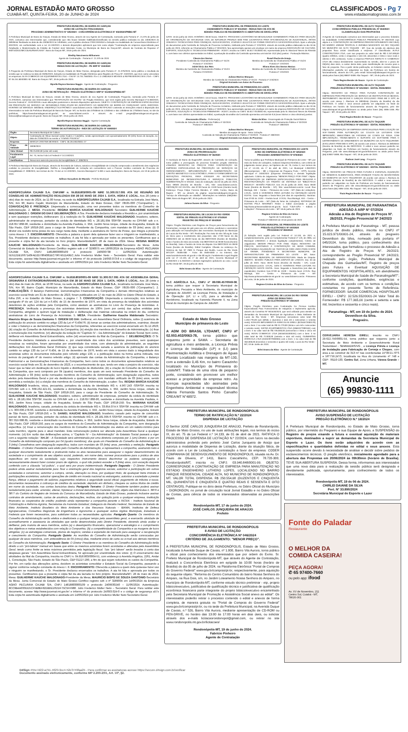JORNAL ESTADÃO MATO GROSSO
CUIABÁ-MT, QUINTA-FEIRA, 20 de JUNHO de 2024
CLASSIFICADOS - Pg 7
www.estadaomatogrosso.com.br
PREFEITURA MUNICIPAL DE BARRA DO GARÇAS
AVISO DE LICITAÇÃO FRACASSADA
PROCESSO ADMINISTRATIVO N° 025/2024 - CONCORRÊNCIA ELETRÔNICA N° 002/2024/PMBG-MT
A Prefeitura Municipal de Barra do Garças, Estado de Mato Grosso, através de seu Agente de Contratação, nomeado pela Portaria nº. 21.375 de junho de 2024, comunica aos interessados que, considerando que não houve licitante habilitado/classificado na sessão pública realizada no dia 14/05/2024 às 08h30min finalizada na data do dia 10/06/2024 às 14h05min, vem à público declarar FRACASSADA a licitação na modalidade de Concorrência Eletrônica nº 002/2024, em conformidade com a Lei 14.133/2021 e demais disposições aplicáveis que tem como objeto "Contratação de empresa especializada para Ampliação e Modernização do Estádio de Futebol José Valeriano Costa, no Município de Barra do Garças-MT, através do Contrato de Repasse nº 930716/2022/MCCIDADANIA/CAIXA". Barra do Garças-MT, 19 de junho de 2024.
Dheliky Nascimento Milhomem
Agente de Contratação - Portaria nº. 21.375 de 2024
PREFEITURA MUNICIPAL DE BARRA DO GARÇAS
RESULTADO DE LICITAÇÃO - PE SRP N° 010/2024
A Pregoeira da Prefeitura Municipal de Barra do Garças, Estado de Mato Grosso, designado pela Portaria nº. 21.375/2024; torna público o resultado da sessão que se realizou na data de 03/06/2024, licitação na modalidade de Pregão Eletrônico para Registro de Preço Nº. 010/2024, que teve como vencedora as empresas: ALFA COMERCIO DE EQUIPAMENTOS LTDA – CNJ Nº 13.731.784/0001-70 e L D UNIDADES MOVEIS & REPRESENTACOES LTDA – CNPJ Nº 46.151.804/0001-92. Barra do Garças / MT, 19 de junho de 2024.
Myrella Rayssa Santana Saggin - Agente de Contratação - Pregoeira
PREFEITURA MUNICIPAL DE BARRA DO GARÇAS
AVISO DE RETIFICAÇÃO - PREGÃO ELETRÔNICO SRP N° 012/2024/PMBG-MT
A Prefeitura Municipal de Barra do Garças, estado de Mato Grosso, através de seu Agente de Contratação Pregoeira, nomeada pela Portaria nº. 21.375/2024, comunica aos interessados que "RETIFICAÇÃO DO EDITAL" de Pregão Eletrônico, que será regida pelo Decreto Municipal nº.5.383/2024, Decreto Federal nº. 10.024/2019 e suas alterações posteriores e demais disposições aplicáveis. OBJETO: CONTRATAÇÃO DE EMPRESA ESPECIALIZADA EM PRESTAÇÃO DE SERVIÇO DE SEGURANÇA PARA ATUAR NO AEROPORTO DO MUNICÍPIO DE BARRA DO GARÇAS-MT. DATA: 03/07/2024. HORÁRIO DE BRASÍLIA: 08h30min. ENDEREÇO ELETRÔNICO: www.licitanet.com.br. Edital RETIFICADO contendo as instruções estará à disposição dos interessados na sede da Prefeitura Municipal de Barra do Garças- MT, no horário das 07h00min às 11h00min e das 13h00min às 17h00min horas, no site da prefeitura, https://www.barradogarcas.mt.gov.br/, no www.licitanet.com.br e através do e-mail pregao@barradogarcas.mt.gov.br; licitacao@barradogarcas.mt.gov.br. Barra do Garças-MT, 19 de junho de 2024.
Myrella Rayssa Santana Saggin - Agente Contratação
PREFEITURA MUNICIPAL DE BARRA DO GARÇAS
TERMO DE AUTORIZAÇÃO - INEX DE LICITAÇÃO N° 009/2024
| Órgão | Secretaria Municipal de Cultura |
| Objeto | Contratação de Show musical cantor Eudes e Candinho, sendo apresentação com aproximadamente 03 (três) horas de duração, na data de 21/06/2024 no evento a "A NAVE POUSOU" |
| Empresa | MARCIA CRISTINA MORAES - CNPJ: 38.254.902/0001-27 |
| Prazo de Validade | 19/09/2024 |
| Valor Global | R$ 25.000,00 (vinte mil reais) |
| Fundamento Legal | Art. 74, Inciso II da Lei Federal nº 14.133/2021 |
| Justificativa | Anexa nos autos do processo de Inexigibilidade nº. 009/2024. |
A Prefeitura Municipal de Barra do Garças, através da Secretaria de Cultura, autoriza a Inexigibilidade de Licitação comprovada o atendimento das exigências contidas no processo de Inexigibilidade. Ratifico a Inexigibilidade de Licitação em consonância com o Parecer Jurídico constante do Processo de Inexigibilidade nº. 009/2024, nos termos do Art. 74 da Lei 14.133/2021, Decreto Municipal nº 5.383 e suas atualizações. Barra do Garças, em 19 de junho de 2024.
Adilson Gonçalves de Macedo - Prefeito Municipal
AGROPECUÁRIA CAJABI S.A. CNPJ/MF n. 04.818.803/0001-09 NIRE 51.300.017.091 ATA DE REUNIÃO DO CONSELHO DE ADMINISTRAÇÃO REALIZADA EM 28 DE MAIO DE 2024 1. DATA, HORA E LOCAL. Aos 28 (vinte e oito) dias de maio de 2024, às 11:00 horas, na sede da AGROPECUÁRIA CAJABI S.A., localizada na Estrada José Maria, S/N, Km 90, Bairro Cajabi, Município de Marcelândia, Estado do Mato Grosso, CEP 78535-000 ("Companhia"). 1. CONVOCAÇÃO E PRESENÇA: Dispensada a convocação, uma vez presentes todos os membros do Conselho de Administração. 2. MESA. Presidente: REGINA MARCIA KAUCHE MALDONADO Secretário: GUILHERME KAUCHE MALDONADO 2. ORDEM DO DIA E DELIBERAÇÕES: A Sra. Presidente declarou instalada a Reunião e, por unanimidade e sem quaisquer restrições, deliberaram: (i) a reeleição do Sr. GUILHERME KAUCHE MALDONADO, brasileiro, solteiro, administrador de empresas, portador da cédula de identidade RG n. 28.181.994 SSP/SP, inscrito no CPF/MF sob o n. 218.657.868-96, residente e domiciliada na Avenida Paulista, n. 959, Jardim Nova Iorque, cidade de Araçatuba, Estado de São Paulo, CEP 16018-250, para o cargo de Diretor Presidente da Companhia, com mandato de 03 (três) anos. (ii) O diretor ora reeleito toma posse de seu cargo nesta data, mediante a assinatura do Termo de Posse, que integra a presente como Anexo I. 3. ENCERRAMENTO: Oferecida a palavra a quem dela quisesse fazer uso e ninguém se manifestando, a Sra. Presidente declarou encerrados os trabalhos. A ata foi lida e aprovada por todos os presentes. Certificamos que a presente é cópia fiel da ata lavrada no livro próprio. Marcelândia/MT, 28 de maio de 2024. Mesa: REGINA MARCIA KAUCHE MALDONADO-Presidente da Mesa; GUILHERME KAUCHE MALDONADO-Secretário da Mesa. Junta Comercial do Estado de Mato Grosso Certifico registro sob o nº 3290075 em 18/06/2024 da Empresa AGRO PECUÁRIA CAJABI S/A, CNPJ 14818803000109 e protocolo 240930738 – 11/06/2024. Autenticação: 5D512DE1667140FAD2D7864081EC79674511A9EC.Julio Frederico Muller Neto – Secretário Geral. Para validar este documento, acesse http://www.jucemat.mt.gov.br/ e informe nº do protocolo 24/093.073-8 e o código de segurança 4S9V Esta cópia foi autenticada digitalmente e assinada em 18/06/2024 por Julio Frederico Muller Neto Secretário-Geral.
AGROPECUÁRIA CAJABI S.A. CNPJ/MF n. 04.818.803/0001-09 NIRE 51.300.017.091 ATA DE ASSEMBLEIA GERAL ORDINÁRIA E EXTRAORDINÁRIAREALIZADA EM 28 DE MAIO DE 2024 1. DATA, HORA E LOCAL. Aos 28 (vinte e oito) dias de maio de 2024, às 10:00 horas, na sede da AGROPECUÁRIA CAJABI S.A., localizada na Estrada José Maria, S/N, Km 90, Bairro Cajabi, Município de Marcelândia, Estado do Mato Grosso, CEP 78535-000 ("Companhia"). 2. PUBLICAÇÕES. O Balanço Patrimonial, Demonstrações Financeiras da Companhia e demais informações relativas ao exercício social findo em 31 de dezembro de 2023, foram publicados em 17 de maio de 2024 no Diário Oficial do Estado, à folha 256, e no Estadão do Mato Grosso, à página 7. 3. CONVOCAÇÃO. Dispensada a convocação, nos termos do parágrafo 4º do art. 124 da Lei n.6.404, de 15 de dezembro de 1976, em vista da presença da totalidade dos acionistas detentores de ações emitidas pela Companhia, como atestam as assinaturas no Livro de Presença de Acionistas. 4. PRESENÇA. Verificada a presença dos acionistas detentores de 100% (cem por cento) das ações emitidas pela Companhia, atingindo o quórum legal de instalação e deliberação das matérias colocadas na ordem do dia, conforme assinaturas do Livro de Presença de Acionistas. 5. MESA. Presidente: Guilherme Kauche Maldonado Secretário: Mauricio Bispo de Souza Dantonio 6. ORDEM DO DIA: Deliberar, em Assembleia Geral Ordinária, sobre (i) ausência de publicação do anúncio contido no artigo 133 da Lei nº 6.404/76; (ii) tomar as contas dos administradores, examinar, discutir e votar o balanço e as demonstrações financeiras da Companhia, referentes ao exercício social encerrado em 31.12.2023; (iii) criação do Conselho de Administração da Companhia; (iv) eleição dos membros do Conselho de Administração; (v) fixar a remuneração dos membros; (vi) alteração da redação do "Capítulo IV – Da Administração" do Estatuto Social; bem como, deliberar em Assembleia Geral Extraordinária, sobre (vii) encerramento da filial da Companhia. 7. DELIBERAÇÕES: O Sr. Presidente declarou instalada a assembleia e, por unanimidade dos votos dos acionistas presentes, sem quaisquer ressalvas ou restrições, foram aprovadas por unanimidade dos votos, com abstenção do administrador, as seguintes deliberações: Em Assembleia Geral Ordinária: (i) que seja considerada sanada a ausência de publicação do anúncio contido no artigo 133 da Lei nº 6.404, de 15 de dezembro de 1976, tendo em vista o acesso dado à integralidade dos acionistas sobre os documentos indicados pelo referido artigo 133, e a publicação deles na forma acima indicada, nos termos do parágrafo 4º do mesmo referido artigo; (ii) aprovado das contas da Administração da Companhia, o Balanço Patrimonial e as Demonstrações Financeiras da Companhia, bem como todos os documentos apresentados relativos ao exercício social findo em 31 de dezembro de 2023, e o reconhecimento de que, tendo em vista o prejuízo do exercício, não haver que se falar em destinação do lucro líquido e distribuição de dividendos; (iii) a criação do Conselho de Administração da Companhia, que será composto por 04 (quatro) membros, dos quais um será nomeado Presidente do Conselho de Administração e 03 (três) serão nomeados membros do Conselho de Administração, sem designação específica, todos eleitos pela Assembleia Geral e por ela destituíveis a qualquer tempo, com mandato unificado de 03 (três) anos, sendo permitida a reeleição; (iv) a eleição dos membros do Conselho de Administração, a saber: Sra. REGINA MARCIA KAUCHE MALDONADO brasileira, viúva, pecuarista, portadora da cédula de identidade RG n. 4.967.243 -SSP/SP, inscrita no CPF/MF sob o n. 668.232.421-91, residente e domiciliada na Avenida Paulista, n. 959, Jardim Nova Iorque, cidade de Araçatuba, Estado de São Paulo, CEP 16018-250, para o cargo de Presidente do Conselho de Administração; Sr. GUILHERME KAUCHE MALDONADO, brasileiro, solteiro, administrador de empresas, portador da cédula de identidade RG n. 28.181.994 SSP/SP, inscrito no CPF/MF sob o n. 218.657.868-96, residente e domiciliada na Avenida Paulista, n. 959, Jardim Nova Iorque, cidade de Araçatuba, Estado de São Paulo, CEP 16018-250; Sra. MARIANA KAUCHE MALDONADO, brasileira, casada, portadora da cédula de identidade RG n. 33.854.074-X SSP/SP, inscrita no CPF/MF sob o n. 303.630.278-66, residente e domiciliada na Avenida Paulista, n. 959, Jardim Nova Iorque, cidade de Araçatuba, Estado de São Paulo, CEP 16018-250; e Sr. DANIEL KAUCHE MALDONADO, brasileiro, casado pelo regime de comunhão parcial de bens, pecuarista, portador da cédula de identidade RG n. 28.181.995-6 SSP/SP, inscrito no CPF/MF sob o n. 307.019.688.85, residente e domiciliado na Avenida Paulista, n. 959, Jardim Nova Iorque, cidade de Araçatuba, Estado de São Paulo, CEP 16018-250, para os cargos de membros do Conselho de Administração da Companhia, sem designação específica. (v) Fixar a remuneração dos membros do Conselho de Administração ora eleitos em um salário-mínimo para cada membro, vigente para o atual mandato. Esta remuneração poderá ser alterada pela Assembleia Geral a qualquer momento. (vi) Em razão das deliberações acima, o "Capítulo IV – Da Administração" do Estatuto Social passará a viger com a seguinte redação: "Art.14 – A Sociedade será administrada por uma diretoria composta por 1 (um) Diretor, e por um Conselho de Administração composto por 04 (quatro membros), dos quais um Presidente do Conselho de Administração e 3 (três) Conselheiros sem designação específica, todos com mandato de 03 (três) anos, permitida a reeleição. Parágrafo Primeiro - O Diretor Presidente será eleito pelo Conselho de Administração, e representará a companhia, assinando todo e qualquer documento isoladamente e praticando todos os atos necessários para assegurar o regular desenvolvimento da sociedade e o cumprimento de seu objetivo social, podendo, em nome dela, nomear procuradores para a prática de atos específicos em nome da sociedade, cujo respectivo instrumento deverá discriminar os poderes outorgados e necessariamente deverá fazer constar prazo de vigência, o qual não poderá exceder a 3 (três) anos, com exceção daquele conferido com a cláusula "ad judicia", o qual será por prazo indeterminado. Parágrafo Segundo - O Diretor Presidente poderá ainda assinar isoladamente para: fixar a orientação geral dos negócios sociais; autorizar a participação em outras sociedades e consórcios; autorizar a compra, venda, alienação ou ônus, por qualquer título, de quaisquer bens imóveis e participações societárias; autorizar operações de crédito em moeda nacional ou estrangeira; autorizar a sociedade a prestar fiança, efetuar o pagamento de salários; pagamentos relativos à seguridade social oficial; pagamento de tributos e taxas; documentos necessários à cobrança de créditos da sociedade; depósito em dinheiro, cheques ou outros títulos de crédito em nome da sociedade, nas contas bancárias desta; Parágrafo Terceiro: O Diretor Presidente também poderá assinar isoladamente para ceder, arrendar, alienar, hipotecar o imóvel denominado Fazenda Cajabi, objeto das Matrículas n. 3876 e 3877 do Cartório de Registro de Imóveis da Comarca de Marcelândia, Estado de Mato Grosso, podendo inclusive assinar contratos de arrendamento, cartas de anuência, declarações, recibos, dar quitação junto a qualquer empresa, instituição financeira ou cooperativa de crédito; podendo ainda representar a companhia perante o INCRA – Instituto Nacional de Colonização e Reforma Agrária, Secretarias da Fazenda Estadual, Delegacia da Receita Federal, Secretarias de Estado de Meio Ambiente, Instituto Brasileiro do Meio Ambiente e dos Recursos Naturais – IBAMA, Institutos de Defesa Agropecuárias, Conselhos Regionais de Engenharia e Agronomia e quaisquer outros órgãos Municipais, Estaduais e Federais que forem necessários, para satisfazer todas as necessidades agrícolas. Parágrafo Quarto: Os membros do Conselho de Administração serão eleitos e destituíveis a qualquer tempo pela assembleia geral, e exercerão atividade de aconselhamento e assessoria às atividades que serão desenvolvidas pelo Diretor Presidente, devendo ainda avaliar e deliberar, pela maioria de seus membros, sobre (a) o desempenho financeiro, operacional e estratégico e o cumprimento dos objetivos e metas estabelecidos com relação à Companhia; (b) a competitividade da Companhia e as margens de lucro atingidas; (c) as estratégias comerciais, planos de negócio, vendas e expansão de mercado para assegurar a recuperação e crescimento da Companhia. Parágrafo Quinto: As reuniões do Conselho de Administração serão convocadas por qualquer de seus membros, com antecedência de 05 (cinco) dias, mediante envio de carta ou e-mail aos demais membros do Conselho de Administração. Parágrafo Sexto: O Diretor Presidente e os membros do Conselho de Administração terão direito a um "pró-labore" mensal em bases que entre os mesmos acionistas forem acordadas e alteradas pela Assembleia Geral, tendo como limite os tetos máximos permitidos pela legislação fiscal. Tais "pró labore" serão levados à conta das despesas gerais." Em Assembleia Geral Extraordinária, foi aprovado por unanimidade dos votos: (i) O encerramento das atividades da filial da Companhia, inscrita no CNPJ n. 04.818.803/0004-51, com endereço à Avenida Angélica, 2261, Andar 1, Consolação, São Paulo, Estado de São Paulo, CEP 01227-200, a fim de que sejam reduzidos os custos da Companhia. Por fim, em razão das alterações acima, decidem os acionistas consolidar o Estatuto Social da Companhia, passando a vigorar conforme redação constante do Anexo I. 8. ENCERRAMENTO: Oferecida a palavra a quem dela quisesse fazer uso e ninguém se manifestando, o Sr. Presidente declarou encerrados os trabalhos. A ata foi lida e aprovada por todos os presentes. Certificamos que a presente é cópia fiel da ata lavrada no livro próprio. Marcelândia/MT, 28 de maio de 2024. Mesa: GUILHERME KAUCHE MALDONADO-Presidente da Mesa; MAURICIO BISPO DE SOUZA DANTONIO-Secretário da Mesa. Junta Comercial do Estado de Mato Grosso Certifico registro sob o nº 3289004 em 14/06/2024 da Empresa AGRO PECUÁRIA CAJABI S/A, CNPJ 14818803000109 e protocolo 2409930240 – 11/06/2024. Autenticação: 8CC9B4A033DD5CF5B8EF82DB5D262DF75C5FF988. Julio Frederico Muller Neto – Secretário Geral. Para validar este documento, acesse http://www.jucemat.mt.gov.br/ e informe nº do protocolo 24/093.024-0 e o código de segurança a57x Esta cópia foi autenticada digitalmente e assinada em 14/06/2024 por Julio Frederico Muller Neto Secretário-Geral.
PREFEITURA MUNICIPAL DE PRIMAVERA DO LESTE
CHAMAMENTO PÚBLICO Nº 001/2024 - RESULTADO DE ATA DE
SESSÃO PÚBLICA DE RECEBIMENTO E ABERTURA DE ENVELOPES
DATA: 18 de junho de 2024. HORÁRIO: 09:30 horas. OBJETO: PROCESSO LICITATÓRIO NA MODALIDADE CHAMAMENTO PÚBLICO PARA SELEÇÃO DE ORGANIZAÇÃO DE SOCIEDADE CIVIL DE NATUREZA PRIVADA SEM FINS LUCRATIVOS PARA OFICINAS/AULAS DE AUDIOVISUAL, ARTES VISUAIS E TECNOLOGIAS PARA CRIANÇAS, ADOLESCENTES, JOVENS E ADULTOS DE FORMA GRATUITA E DESCENTRALIZADA. Após a aferição de documentos pela Comissão de Seleção de Processo Licitatório, instituída pela Portaria nº 223/2024, através da sessão pública elaborada no dia 18 de junho de 2024, referente ao Chamamento Público nº 001/2024, fora apresentado apenas um envelope em nome da empresa ASSOCIAÇÃO DE CULTURA, ESPORTE, EDUCAÇÃO E TECNOLOGIA PRIMAVERA - ACEET, inscrito no CNPJ: 53.817.701/0001-84, representado pelo Sr. Marcione Neves de Almeida e, com base nos critérios apresentados no Edital, a pontuação da análise da Comissão apresentou um total de 10,0 (dez) pontos - Pontuação Máxima.
Cleusa dos Santos
Presidente Comissão do Chamamento Público nº 01/24
Portaria nº 223/2024
Roseli Rocha de Araujo
Membro da Comissão do Chamamento Público nº 01/24
Portaria nº 223/2024
Adriel Diniz dos Reis
Membro da Comissão do Chamamento Público nº 01/24
Portaria nº223/2024
Eliana Alves dos Santos Bastos
Membro da Comissão do Chamamento Público nº 01/24
Portaria nº 223/2024
Juliana Martins Marques
Membro da Comissão do Chamamento Público nº 01/24 - Portaria nº 223/2024
Original Assinado nos Autos do Processo
PREFEITURA MUNICIPAL DE PRIMAVERA DO LESTE
CHAMAMENTO PÚBLICO Nº 002/2024 - RESULTADO DE ATA DE
SESSÃO PÚBLICA DE RECEBIMENTO E ABERTURA DE ENVELOPES
DATA: 18 de junho de 2024. HORÁRIO: 10:10 horas. OBJETO: PROCESSO LICITATÓRIO NA MODALIDADE CHAMAMENTO PÚBLICO PARA SELEÇÃO DE ORGANIZAÇÃO DE SOCIEDADE CIVIL DE NATUREZA PRIVADA SEM FINS LUCRATIVOS PARA OFICINAS/AULAS DE AUDIOVISUAL, ARTES VISUAIS E TECNOLOGIAS PARA CRIANÇAS, ADOLESCENTES, JOVENS E ADULTOS DE FORMA GRATUITA E DESCENTRALIZADA. Após a aferição de documentos pela Comissão de Seleção de Processo Licitatório, instituída pela Portaria nº 289/2024, através da sessão pública elaborada no dia 18 de junho de 2024, referente ao Chamamento Público nº 002/2024, fora apresentado apenas um envelope em nome da empresa ASSOCIAÇÃO DE CULTURA, ESPORTE, EDUCAÇÃO E TECNOLOGIA PRIMAVERA - ACEET, inscrito no CNPJ: 53.817.701/0001-84, representado pelo Sr. Marcione Neves de Almeida e, com base nos critérios apresentados no Edital, a pontuação da análise da Comissão apresentou um total de 9,5 (nove inteiros e cinco décimos) pontos.
Alexssandra Ziliotto - Professor(a)
Comissão de Seleção de Chamamento Público nº 02/2024
Portaria nº 289/2024
Maisa da Silva - Encarregado de Proteção Social Básica
Comissão de Seleção de Chamamento Público nº 02/2024
Portaria nº 289/2024
Juliana Martins Marques
Membro da equipe de apoio - Setor Licitação
Comissão de Seleção de Chamamento Público nº 02/2024 - Portaria nº 289/2024
Original Assinado nos Autos do Processo
PREFEITURA MUNICIPAL DE BARRA DO BUGRES
AVISO DE PRORROGAÇÃO
PREGÃO ELETRÔNICO Nº 06/2024
O município de Barra do Bugres/MT, através da Comissão de Licitação, torna público a prorrogação do processo licitatório pregão eletrônico nº06/2024 REGISTRO DE PREÇOS PARA CONTRATAÇÃO DE EMPRESA ESPECIALIZADA NA PRESTAÇÃO DE SERVIÇOS DE GERENCIAMENTO, IMPLEMENTAÇÃO E ADMINISTRAÇÃO DE CARTÃO MAGNÉTICO OU ELETRÔNICO, PARA O FORNECIMENTO DE REFEIÇÕES PRONTAS, PARA ATENDER AS SECRETARIAS MUNICIPAIS DE INFRAESTRUTURA E SERVIÇOS PÚBLICOS, ADMINISTRAÇÃO E SAÚDE. Data de realização: dia 02 de julho de 2024, hora: 09h00 (Horário de Brasília - DF), Site: www.licitanet.com.br. OBTENÇÃO DO EDITAL: das 07:00 horas às 13:00 horas (Horário local). Endereço: Praça Felipe Ferreira Mendes, nº 1000, Centro, Barra do Bugres – MT, ou através da página: www.barradobugres.mt.gov.br, "serviço de informação ao cidadão". Informações no telefone (065)3361-3868. Barra do Bugres-MT, 19 de junho de 2024.
Juliana Soares da Silva - Pregoeira
PREFEITURA MUNICIPAL DE LUCAS DO RIO VERDE
EDITAL DE PREGÃO ELETRÔNICO Nº 070/2024
REGISTRO DE PREÇOS Nº 054/2024
Objeto: Pregão Eletrônico com Registro de Preços para fornecimento de ferramentas, recarga de gás para uso em oficina, parafusos e acessórios para utilização em manutenções das secretarias municipais do Município de Lucas do Rio Verde – MT. Realização: Por meio do site: bll.org.br. Data de Início para o recebimento das propostas: das 17:00 horas do dia 20/06/2024 até as 08:00 horas do dia 09/07/2024 (horário de Brasília). Data e horário de início da sessão: Dia 09/07/2024 às 09:00 horas (horário de Brasília). Data e horário de início da disputa: Dia 09/07/2024 às 09:00 horas (horário de Brasília). Edital Completo: Afixado no endereço Av. América do Sul, Nº 2500 S, Parque dos Buritis, Lucas do Rio Verde MT.CEP: 78455-000 – Fone: 65 3549-8300 e na Internet, site www.lucasdorioverde.mt.gov.br e site bll.org.br. Fundamento Legal: Regida pela Lei nº 14.133, de 1º de abril de 2021, Decreto Municipal nº 6.248/2023 e 6.253/2023 e demais legislações aplicáveis ao caso. Lucas do Rio Verde-MT, 19 de junho de 2024.
Sirlei Amaro da Silva - Agente de Contratação
SLC AGRÍCOLA S.A., CNPJ nº 89.096.457/0049-08, torna público que requer à Secretaria Municipal de Agricultura, Pecuária e Meio Ambiente, do município de Campos de Júlio/MT, as Licenças Prévia, de Instalação e de Operação (LP, LI e LO), para a atividade de Aeródromo, localizado na Fazenda Planorte II, na Zona Rural do município de Campos de Júlio/MT.
Estado de Mato Grosso
Município de primavera do Leste
A ADM DO BRASIL LTDA/MT, CNPJ nº 02.003.402/0063-78, torna público que requereu junto a SAMA – Secretaria de agricultura e meio ambiente, a Licença Prévia e Licença de Instalação (LP) e (LI) para Pavimentação Asfáltica e Drenagem de Águas Pluviais Localizado nas margens da MT-130, com a extensão 0,45 Km, no bairro Carazinho localizado no Município de Primavera do Leste/MT. Trata-se de uma obra de pequeno porte, consistindo em promover um melhor acesso a propriedade da empresa retro. As licenças supracitadas são assinadas pela Engenheira Ambiental e responsável técnica Valeria Fernanda Santos Pinho Carvalho CREA/MT N°48972.
PREFEITURA MUNICIPAL DE PRIMAVERA DO LESTE
AVISO DE DISPENSA ELETRÔNICA Nº 025/2024
PROCESSO ADMINISTRATIVO Nº 979/2024
Torna-se público que Prefeitura Municipal de Primavera do Leste – MT, por meio do Setor de Licitações, realizará Dispensa Eletrônica, com critério de julgamento menor preço, na hipótese do art. 75, inciso II, nos termos da Lei nº 14.133, de 1º de abril de 2021, Lei Municipal 1.953/2021 (Microempresas – ME e Empresas de Pequeno Porte – EPP), Decreto Municipal nº 2404/2024 (Dispensa Eletrônica) e demais legislação aplicáveis. Critério de Julgamento: "MENOR PREÇO POR ITEM". Objeto: CONTRATAÇÃO DE EMPRESA ESPECIALIZADA PARA REALIZAR A REESTRUTURAÇÃO DO PADRÃO DE ENTRADA DA "BIBLIOTECA MODELO". SESSÃO PÚBLICA. Dia: 25 de junho de 2024. Hora: 08:00 horas (Horário de Brasília – DF). Site: www.licitanet.com.br. Local: Rua Maringá, 444 – Centro – Primavera do Leste – MT (Sala de Licitações). LOCAL, DIAS E HORÁRIOS PARA LEITURA OU OBTENÇÃO DESTE EDITAL. Dias: Segunda a Sexta-feira (em dias de expediente). Horários: Das 07:00 às 13:00 – Horário local. LOCAL: Rua Maringá, 444 – Centro – Primavera do Leste – MT (Sala do Setor de Licitações). RETIRADA DE EDITAIS PELA INTERNET. Retire o Edital acessando a página http://www.primaveradoleste.mt.gov.br, local "CIDA-DÃO – Editais e Licitações". Primavera do Leste – MT 18 de junho de 2024.
Regiane Cristina da Silva do Carmo
Agente de Contratação
Portaria nº 049/2024 de 19 de janeiro de 2024
PREFEITURA MUNICIPAL DE PRIMAVERA DO LESTE
PREGÃO ELETRÔNICO Nº 044/2024
PROCESSO Nº 894/2024
(A licitação será regida pela Lei Federal nº 14.133, de 2021 e, complementarmente, pela Lei Complementar Federal nº 123, de 2006, Lei Municipal 1.953/2021 e demais legislação complementar). Critério de Julgamento: MENOR PREÇO POR ITEM. Objeto: REGISTRO DE PREÇOS, DESTINADO A CONTRATAÇÃO DE BENS COMUNS, OBJETIVANDO AQUISIÇÃO DE TRATOR DE GIRO ZERO PARA CORTE DE GRAMA, ATENDENDO A SECRETARIA MUNICIPAL DE INFRAESTRUTURA DE PRIMAVERA DO LESTE - MT. Setor: SECRETARIA MUNICIPAL DE INFRAESTRUTURA. Modo de Disputa: ABERTO. SESSÃO PÚBLICA PARA DISPUTA DE LANCES. Dia: 04 de julho de 2024. Hora: 08:30 horas (Horário de Brasília – DF). Local: www.licitanet.com.br. LOCAL, DIAS E HORÁRIOS PARA LEITURA OU OBTENÇÃO DESTE EDITAL. Dias: Segunda a Sexta-feira (em dias de expediente). Horários: Das 07:00 às 13:00 – Horário local. LOCAL: Rua Maringá, 444 – Centro – Primavera do Leste – MT http://www.primaveradoleste.mt.gov.br ou www.licitanet.com.br. Primavera do Leste, 18 de junho de 2024.
Regiane Cristina da Silva do Carmo - Pregoeira
PREFEITURA MUNICIPAL DE LUCAS DO RIO VERDE
AVISO DE RESULTADO
PREGÃO ELETRÔNICO Nº 048/2024
Objeto: Pregão Eletrônico para Contratação De Pessoa Jurídica Especializada Para Fornecimento de máquinas e implemento agrícola, através do Convênio Nº 941626/2023, que será utilizado para atender as demandas da Secretaria Municipal de Agricultura e Meio Ambiente de Lucas do Rio Verde – MT. Empresas vencedoras valor total: R$ 1.202.770,00 (um milhão e duzentos e dois mil e setecentos e setenta reais): KOHLER IMPLEMENTOS AGRICOLAS EIRELI (92264472000170) com o item: 2 no valor total de R$ 31.770,00 (trinta e um mil e setecentos e setenta reais). SAFRA EQUIPAMENTOS LTDA (19681377000181) com o item: 4 no valor total de R$ 735.000,00 (setecentos e trinta e cinco mil reais). IKIGAI COMERCIO LTDA (50160181000191) com o item: 3 no valor total de R$ 72.000,00 (setenta e dois mil reais). GUIMARÃES AGRICOLA LTDA (01042977000304) com o item: 1 no valor total de R$ 364.000,00 (trezentos e sessenta e quatro mil reais). Lucas do Rio Verde - MT, 19 de Junho de 2024.
Sirlei Amaro da Silva - Agente de Contratação
PREFEITURA MUNICIPAL DE ALTO TAQUARI
CONCORRÊNCIA PÚBLICA PRESENCIAL Nº 002/2024
CLASSIFICAÇÃO DAS PROPOSTAS
A Agente de Contratação comunica aos interessados que o processo licitatório na modalidade CONCORRÊNCIA PÚBLICA PRESENCIAL Nº 002/2024 cujo objeto é a: CONTRATAÇÃO DE EMPRESA PARA RECAPEAMENTO EM CBUQ NO BAIRRO JARDIM TROPICAL E AVENIDA NASCENTE DO RIO TAQUARI NO MUNICÍPIO DE ALTO TAQUARI - MT. Que da sessão de abertura das propostas ficou assim classificada a empresa: 1ª Classificada: ALPLA CONSTRUTORA LTDA, com sua proposta no valor total de R$ 4.157.839,83 (quatro milhões, cento e cinquenta e sete mil, oitocentos e trinta e nove reais e oitenta e três centavos). Como a empresa PAVFLEX ASFALTO E COMERCIO LTDA não estava devidamente representada na sessão, abre-se o prazo de 03(três) dias úteis, a contar desta data, para manifestação de recurso para a fase de proposta. Fica a partir desta publicação, as licitantes cientes. Maiores informações poderão ser adquiridas na Sede da Prefeitura em horário de funcionamento, através da CPL, pelo email: licitacao@altotaquari.mt.gov.br ou ainda pelos fones (66) 99937-0499. Alto Taquari – MT, 19 de junho de 2024.
Thais Regina Bender de Souza - Agente de Contratação
PREFEITURA MUNICIPAL DE ALTO TAQUARI
PREGÃO ELETRÔNICO Nº 021/2024 - EDITAL RESUMIDO
Objeto: REGISTRO DE PREÇO PARA FUTURA CONTRATAÇÃO DE EMPRESAS PARA PRESTAÇÃO DE SERVIÇO DE INSTRTUTOR DE MÚSICA, INSTRUMENTO MU-SICAIS E DANÇAS EXCLUSIVO PARA ME E EPP, de acordo com anexo I. Abertura às 08h30min (Horário de Brasília) do dia 03/07/2024. O edital e seus anexos poderão ser adquiridos na Sede da Prefeitura em horário de funcionamento através da Pregoeira, pelo site www.altotaquari.mt.gov.br/licitacoes ou ainda pelos fones (66) 3496-1448. Alto Taquari – MT, 19 de junho de 2024.
Thais Regina Bender de Souza - Pregoeira
PREFEITURA MUNICIPAL DE ALTO TAQUARI
PREGÃO ELETRÔNICO Nº 022/2024 - EDITAL RESUMIDO
Objeto: CONTRATAÇÃO DE EMPRESA ESPECIALIZADA PARA LOCAÇÃO DE SOF-TWARE PARA AUTOMAÇÃO DE COLETA DE LEITURAS COM IMPRESSÃO SIMULTÂNEA DE FATURAS DE CONTA DE ÁGUA, COM IMPLANTAÇÃO, TREINA-MENTO E SUPORTE DO SOFTWARE PARA O DEPARTAMENTO DE SANEAMENTO DO MUNICÍPIO DE ALTO TAQUARI/MT, (EXCLUSIVO PARA MEI E EPP), de acordo com anexo I. Abertura às 08h30min (Horário de Brasília) do dia 03/07/2024. O edital e seus anexos poderão ser adquiridos na Sede da Prefeitura em horário de funcionamento através da Pregoeira, pelo site www.altotaquari.mt.gov.br/licitacoes ou ainda pelos fones (66) 9.9937-0499. Alto Taquari – MT, 19 de junho de 2024.
Rudmar José Lang - Pregoeira
PREFEITURA MUNICIPAL DE ALTO TAQUARI
PREGÃO ELETRÔNICO Nº 023/2024 - EDITAL RESUMIDO
Objeto: REGISTRO DE PREÇOS PARA FUTURA E EVENTUAL AQUISIÇÃO DE GÊNEROS ALIMENTICIOS, PARA ATENDER TODAS AS SECRETARIAS DO MUNICIPIO DE ALTO TAQUARI-MT. de acordo com anexo I. Abertura às 08h30min (Horário de Brasília) do dia 04/07/2024. O edital e seus anexos poderão ser adquiridos na Sede da Prefeitura em horário de funcionamento através da Pregoeira, pelo site www.altotaquari.mt.gov.br/licitacoes ou ainda pelos fones (66) 3496-1448. Alto Taquari – MT, 19 de junho de 2024.
Thais Regina Bender de Souza - Pregoeira
PREFEITURA MUNICIPAL DE PARANATINGA
ADESÃO À ARP Nº 07/2024
Adesão a Ata de Registro de Preços Nº. 26/2023, Pregão Presencial Nº 24/2023
A Prefeitura Municipal de Paranatinga - MT, pessoa jurídica de direito público, inscrita no CNPJ nº 15.023.971/00001-24, através do pregoeiro Devenilson da Silva, nomeado pela portaria nº 045/2024, torna público, para conhecimento dos interessados, que formalizou o processo de Adesão a Ata de Registro de Preços N°. 26/2023, correspondente ao Pregão Presencial Nº 24/2023, realizado pelo órgão, Prefeitura Municipal de Chapada dos Guimarães/MT, Registro de preços para Futura e Eventual AQUISIÇÃO DE EQUIPAMENTOS HOSPITALARES, em atendimento a Secretaria Municipal de Saúde de Paranatinga/MT", conforme condições, quantidades, exigências e estimativas, de acordo com os termos e condições constantes no presente Termo de Referência. FORNECEDOR: SAUDE COMERCIAL HOSPITALAR EIRELI - CNPJ: 32.526.552/0001-24 Valor Total do Fornecedor: R$ 177.365,00 (cento e setenta e sete mil, trezentos e sessenta e cinco reais).
Paranatinga - MT, em 19 de junho de 2024.
Devenilson da Silva.
Pregoeiro.
CERVEJARIA HERESIA EIRELI, inscrito no CNPJ 29.622.756/0001-54, torna público que requereu junto a Secretaria de Meio Ambiente e Desenvolvimento Rural Sustentável - SEMMADRS/VG , a Licença Prévia e Licença de Instalação para Fabricação de Cerveja e Chopes, com área a se construir de 313 m² nas coordenadas 15°39'21.70"S e 56°7'59.24"O, localizada na Rua do Livramento nº 748 e CEP: 78110-133, Centro Sul, Zona Urbana, Várzea Grande – MT.
Anuncie
(65) 99830-1111
PREFEITURA MUNICIPAL DE RONDONÓPOLIS
TERMO DE RATIFICAÇÃO N.º 22/2024
DISPENSA DE LICITAÇÃO
O Senhor JOSÉ CARLOS JUNQUEIRA DE ARAÚJO, Prefeito de Rondonópolis, Estado de Mato Grosso, no uso de suas atribuições legais, nos termos do inciso IX, do art. 75 da Lei Federal n.º 14.133, de 01 de abril de 2021. RATIFICA O PROCESSO DE DISPENSA DE LICITAÇÃO N.º 22/2024, com fulcro na decisão administrativa proferida pelo prefeito José Carlos Junqueira de Araújo que autoriza a modalidade de Dispensa de Licitação, diante da situação fática, de acordo com a Lei de Licitações, a contratação a favor da empresa: CODER COMPANHIA DE DESENVOLVIMENTO DE RONDONÓPOLIS, situada na Av. Dr. Paulo de Oliveira, nº 1411, Bairro Cascalhinho, CEP: 78.720-300, Rondonópolis/MT, inscrita no CNPJ: 03.940.848/0001-99. OBJETO: CORRESPONDE A CONTRATAÇÃO DE EMPRESA PARA MANUTENÇÃO NO ESTÁDIO ENGENHEIRO LUTHERO LOPES, LOCALIZADO NO BAIRRO PARQUE RESIDENCIAL CIDADE ALTA, NO MUNICÍPIO DE RONDONÓPOLIS-MT. VALOR TOTAL DISPENSA: R$ 250.554,68 (DUZENTOS E CINQUENTA MIL, QUINHENTOS E CINQUENTA E QUATRO REAIS E SESSENTA E OITO CENTAVOS). Publique-se no átrio desta Prefeitura, no Diário Oficial do Município – DIORONDON, no jornal de circulação local Jornal Estadão e no Diário Oficial de Contas, para ciência de todos os interessados observadas as prescrições legais.
Rondonópolis-MT, 17 de junho de 2024.
JOSÉ CARLOS JUNQUEIRA DE ARAÚJO
Prefeito
PREFEITURA MUNICIPAL DE RONDONÓPOLIS
II AVISO DE LICITAÇÃO
CONCORRÊNCIA ELETRÔNICA Nº 046/2024
CRITÉRIO DE JULGAMENTO: "MENOR PREÇO".
A PREFEITURA MUNICIPAL DE RONDONÓPOLIS, Estado de Mato Grosso, localizada à Avenida Duque de Caxias, nº 1.000, Bairro Vila Aurora, torna público e oficial para conhecimento dos interessados que por ordem do Exmo. Sr. Prefeito Municipal de Rondonópolis-MT, que através do Agente de Contratação, realizará a Concorrência Eletrônica em epígrafe às 10:00 horas (horário de Brasília) do dia 05 de julho de 2024, na Plataforma Eletrônica "Portal de Compras do Governo Federal" www.gov.br/compras/pt-br, respectivamente, para aquisição do seguinte objeto: "Reforma do Centro Comunitário do bairro Nossa Senhora do Amparo, na Rua Dois, s/n, no Jardim Loteamento Nossa Senhora do Amparo, no município de Rondonópolis-MT, conforme estudo técnico preliminar - etp, projeto básico/executivo, justificativa de qualificação técnica e justificativa de qualificação econômica financeira parte integrante do projeto básico/executivo encaminhado pela Secretaria Municipal de Promoção e Assistência Social anexo ao edital". Os interessados poderão retirar o processo contendo o edital e anexos de forma completa, de maneira gratuita no "Portal de Compras do Governo Federal" www.gov.br/compras/pt-br, ou na sede da Prefeitura Municipal, na Avenida Duque de Caxias, n.º 526, Bairro Vila Aurora, mediante apresentação de CD-ROM ou PEN-DRIVE, no horário das 13:00 às 17:00 horas em dias úteis, ou solicitar através dos e-mails licitacaorondonopol@gmail.com, ou retirar no site www.rondonopolis.mt.gov.br/licitacoes/
Rondonópolis-MT, 19 de junho de 2024.
Fabrício Pinheiro
Agente de Contratação
PREFEITURA MUNICIPAL DE RONDONÓPOLIS
AVISO SUSPENSÃO DE LICITAÇÃO
PREGÃO ELETRÔNICO N.º 18/2024
A Prefeitura Municipal de Rondonópolis, no Estado de Mato Grosso, torna público, por intermédio do Pregoeiro e sua Equipe de Apoio, a SUSPENSÃO do Registro de preços visando a futura e eventual aquisição de materiais esportivos, destinados a suprir as demandas da Secretaria Municipal de Esporte e Lazer. Os itens serão adquiridos de acordo com as especificações e quantidades definidas no edital e seus anexos. Esta suspensão ocorre devido à necessidade de analisar e decidir sobre pedidos de esclarecimentos técnicos. O pregão eletrônico, inicialmente agendado para a abertura das Propostas em 20/06/2024 às 09h30min (horário de Brasília), TEVE SUA ABERTURA SUSPENSA. Dessa forma, informamos aos interessados que uma nova data para a realização da sessão pública será designada e devidamente publicada, oportunamente, para conhecimento de todos os interessados.
Rondonópolis-MT, 19 de 06 de 2024.
CHIRLEI DAIANE DA SILVA
Port. N° 33.890/2024
Secretária Municipal de Esporte e Lazer
Fonte do Paladar
Restaurante
O MELHOR DA
COMIDA CASEIRA!
PEÇA AGORA!
✆ 65 97400-7660
ou pelo app: ifood
Av. XV de Novembro, 211
Centro Sul, Cuiabá - MT,
78020-301
D4Sign 455e7d22-a7b1-4629-9cc4-52e3749faa2b - Para confirmar as assinaturas acesse https://secure.d4sign.com.br/verificar
Documento assinado eletronicamente, conforme MP 2.200-2/01, Art. 10º, §2.